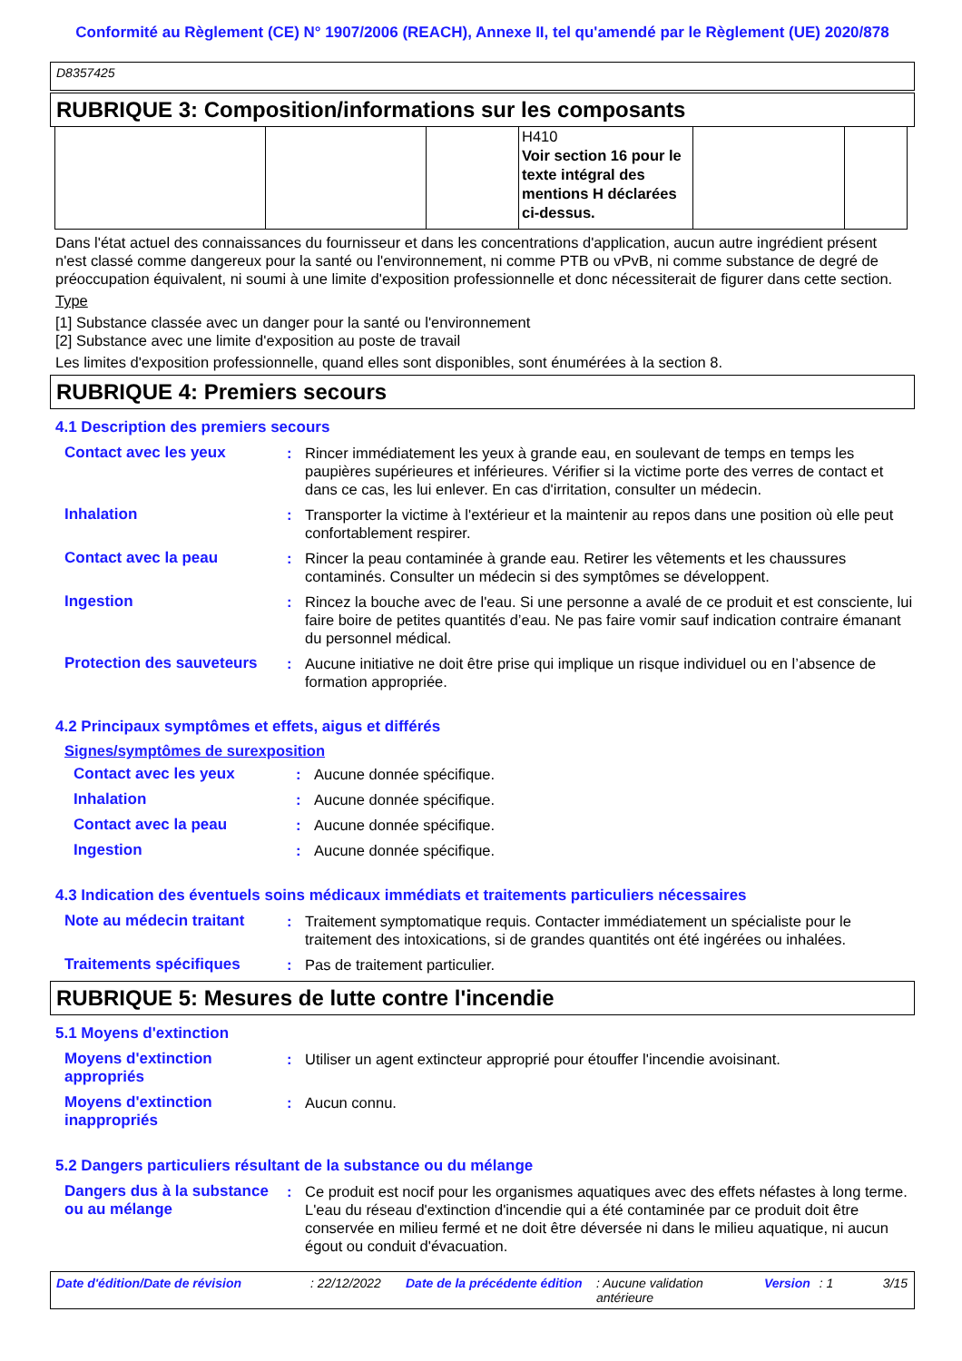Conformité au Règlement (CE) N° 1907/2006 (REACH), Annexe II, tel qu'amendé par le Règlement (UE) 2020/878
D8357425
RUBRIQUE 3: Composition/informations sur les composants
| | | | H410 Voir section 16 pour le texte intégral des mentions H déclarées ci-dessus. | | |
Dans l'état actuel des connaissances du fournisseur et dans les concentrations d'application, aucun autre ingrédient présent n'est classé comme dangereux pour la santé ou l'environnement, ni comme PTB ou vPvB, ni comme substance de degré de préoccupation équivalent, ni soumi à une limite d'exposition professionnelle et donc nécessiterait de figurer dans cette section.
Type
[1] Substance classée avec un danger pour la santé ou l'environnement
[2] Substance avec une limite d'exposition au poste de travail
Les limites d'exposition professionnelle, quand elles sont disponibles, sont énumérées à la section 8.
RUBRIQUE 4: Premiers secours
4.1 Description des premiers secours
| Contact avec les yeux | : | Rincer immédiatement les yeux à grande eau, en soulevant de temps en temps les paupières supérieures et inférieures. Vérifier si la victime porte des verres de contact et dans ce cas, les lui enlever. En cas d'irritation, consulter un médecin. |
| Inhalation | : | Transporter la victime à l'extérieur et la maintenir au repos dans une position où elle peut confortablement respirer. |
| Contact avec la peau | : | Rincer la peau contaminée à grande eau. Retirer les vêtements et les chaussures contaminés. Consulter un médecin si des symptômes se développent. |
| Ingestion | : | Rincez la bouche avec de l'eau. Si une personne a avalé de ce produit et est consciente, lui faire boire de petites quantités d’eau. Ne pas faire vomir sauf indication contraire émanant du personnel médical. |
| Protection des sauveteurs | : | Aucune initiative ne doit être prise qui implique un risque individuel ou en l’absence de formation appropriée. |
4.2 Principaux symptômes et effets, aigus et différés
Signes/symptômes de surexposition
| Contact avec les yeux | : | Aucune donnée spécifique. |
| Inhalation | : | Aucune donnée spécifique. |
| Contact avec la peau | : | Aucune donnée spécifique. |
| Ingestion | : | Aucune donnée spécifique. |
4.3 Indication des éventuels soins médicaux immédiats et traitements particuliers nécessaires
| Note au médecin traitant | : | Traitement symptomatique requis. Contacter immédiatement un spécialiste pour le traitement des intoxications, si de grandes quantités ont été ingérées ou inhalées. |
| Traitements spécifiques | : | Pas de traitement particulier. |
RUBRIQUE 5: Mesures de lutte contre l'incendie
5.1 Moyens d'extinction
| Moyens d'extinction appropriés | : | Utiliser un agent extincteur approprié pour étouffer l'incendie avoisinant. |
| Moyens d'extinction inappropriés | : | Aucun connu. |
5.2 Dangers particuliers résultant de la substance ou du mélange
| Dangers dus à la substance ou au mélange | : | Ce produit est nocif pour les organismes aquatiques avec des effets néfastes à long terme. L'eau du réseau d'extinction d'incendie qui a été contaminée par ce produit doit être conservée en milieu fermé et ne doit être déversée ni dans le milieu aquatique, ni aucun égout ou conduit d'évacuation. |
Date d'édition/Date de révision: 22/12/2022 Date de la précédente édition: Aucune validation antérieure Version: 1 3/15